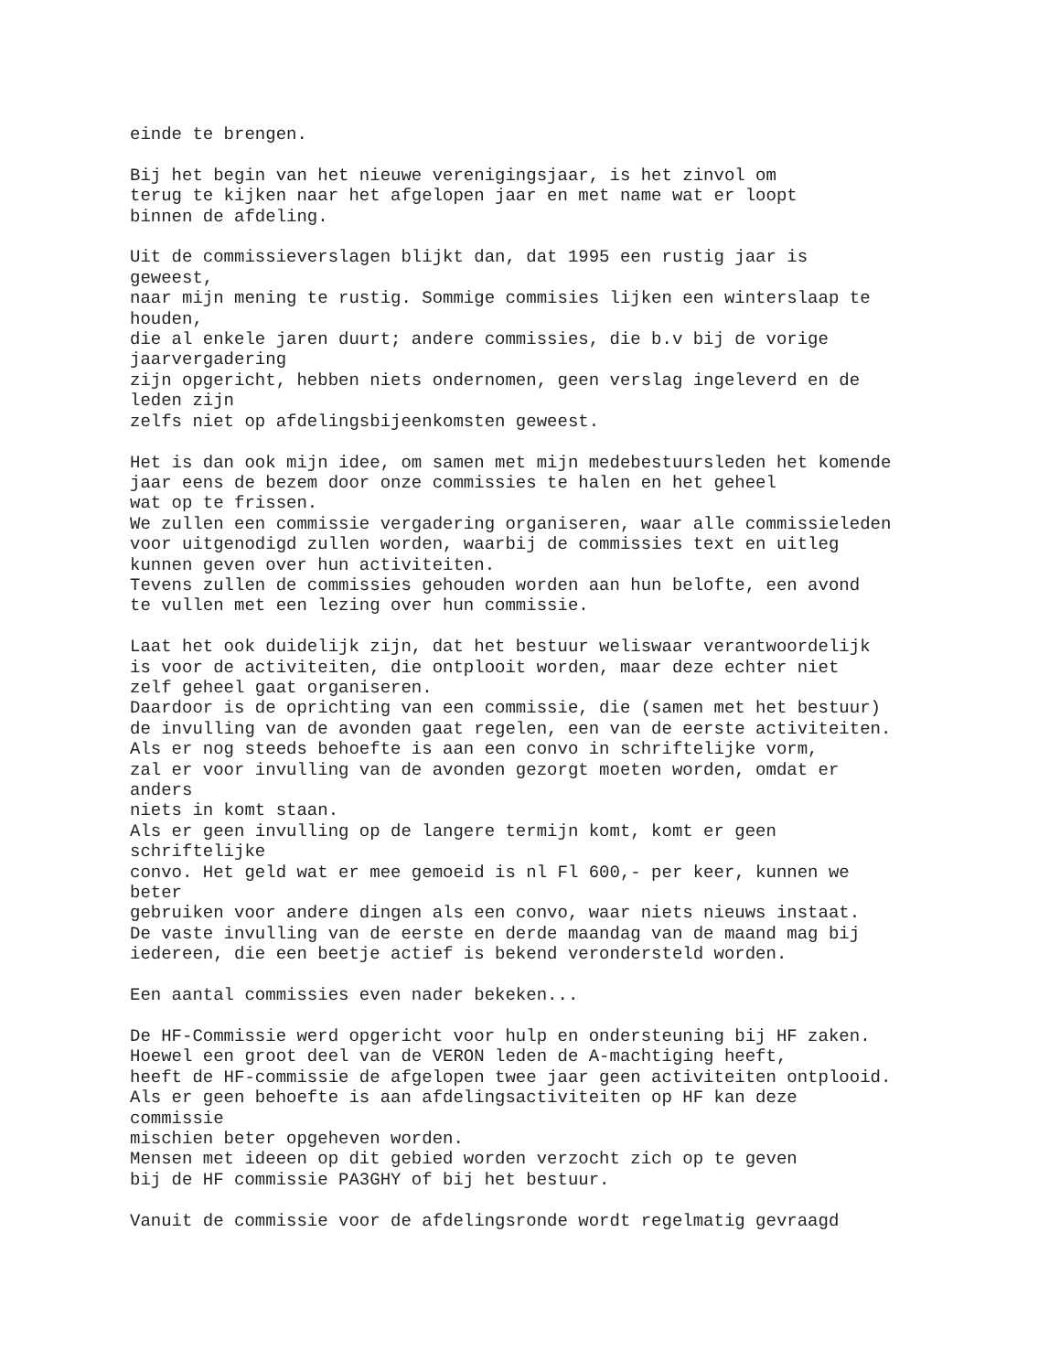einde te brengen.

Bij het begin van het nieuwe verenigingsjaar, is het zinvol om
terug te kijken naar het afgelopen jaar en met name wat er loopt
binnen de afdeling.

Uit de commissieverslagen blijkt dan, dat 1995 een rustig jaar is
geweest,
naar mijn mening te rustig. Sommige commisies lijken een winterslaap te
houden,
die al enkele jaren duurt; andere commissies, die b.v bij de vorige
jaarvergadering
zijn opgericht, hebben niets ondernomen, geen verslag ingeleverd en de
leden zijn
zelfs niet op afdelingsbijeenkomsten geweest.

Het is dan ook mijn idee, om samen met mijn medebestuursleden het komende
jaar eens de bezem door onze commissies te halen en het geheel
wat op te frissen.
We zullen een commissie vergadering organiseren, waar alle commissieleden
voor uitgenodigd zullen worden, waarbij de commissies text en uitleg
kunnen geven over hun activiteiten.
Tevens zullen de commissies gehouden worden aan hun belofte, een avond
te vullen met een lezing over hun commissie.

Laat het ook duidelijk zijn, dat het bestuur weliswaar verantwoordelijk
is voor de activiteiten, die ontplooit worden, maar deze echter niet
zelf geheel gaat organiseren.
Daardoor is de oprichting van een commissie, die (samen met het bestuur)
de invulling van de avonden gaat regelen, een van de eerste activiteiten.
Als er nog steeds behoefte is aan een convo in schriftelijke vorm,
zal er voor invulling van de avonden gezorgt moeten worden, omdat er
anders
niets in komt staan.
Als er geen invulling op de langere termijn komt, komt er geen
schriftelijke
convo. Het geld wat er mee gemoeid is nl Fl 600,- per keer, kunnen we
beter
gebruiken voor andere dingen als een convo, waar niets nieuws instaat.
De vaste invulling van de eerste en derde maandag van de maand mag bij
iedereen, die een beetje actief is bekend verondersteld worden.

Een aantal commissies even nader bekeken...

De HF-Commissie werd opgericht voor hulp en ondersteuning bij HF zaken.
Hoewel een groot deel van de VERON leden de A-machtiging heeft,
heeft de HF-commissie de afgelopen twee jaar geen activiteiten ontplooid.
Als er geen behoefte is aan afdelingsactiviteiten op HF kan deze
commissie
mischien beter opgeheven worden.
Mensen met ideeen op dit gebied worden verzocht zich op te geven
bij de HF commissie PA3GHY of bij het bestuur.

Vanuit de commissie voor de afdelingsronde wordt regelmatig gevraagd